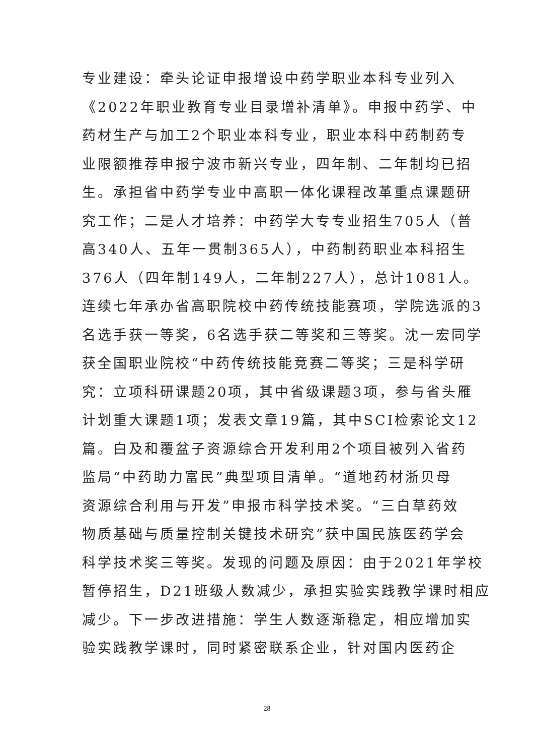专业建设：牵头论证申报增设中药学职业本科专业列入
《2022年职业教育专业目录增补清单》。申报中药学、中
药材生产与加工2个职业本科专业，职业本科中药制药专
业限额推荐申报宁波市新兴专业，四年制、二年制均已招
生。承担省中药学专业中高职一体化课程改革重点课题研
究工作；二是人才培养：中药学大专专业招生705人（普
高340人、五年一贯制365人），中药制药职业本科招生
376人（四年制149人，二年制227人），总计1081人。
连续七年承办省高职院校中药传统技能赛项，学院选派的3
名选手获一等奖，6名选手获二等奖和三等奖。沈一宏同学
获全国职业院校“中药传统技能竞赛二等奖；三是科学研
究：立项科研课题20项，其中省级课题3项，参与省头雁
计划重大课题1项；发表文章19篇，其中SCI检索论文12
篇。白及和覆盆子资源综合开发利用2个项目被列入省药
监局“中药助力富民”典型项目清单。“道地药材浙贝母
资源综合利用与开发”申报市科学技术奖。“三白草药效
物质基础与质量控制关键技术研究”获中国民族医药学会
科学技术奖三等奖。发现的问题及原因：由于2021年学校
暂停招生，D21班级人数减少，承担实验实践教学课时相应
减少。下一步改进措施：学生人数逐渐稳定，相应增加实
验实践教学课时，同时紧密联系企业，针对国内医药企
28